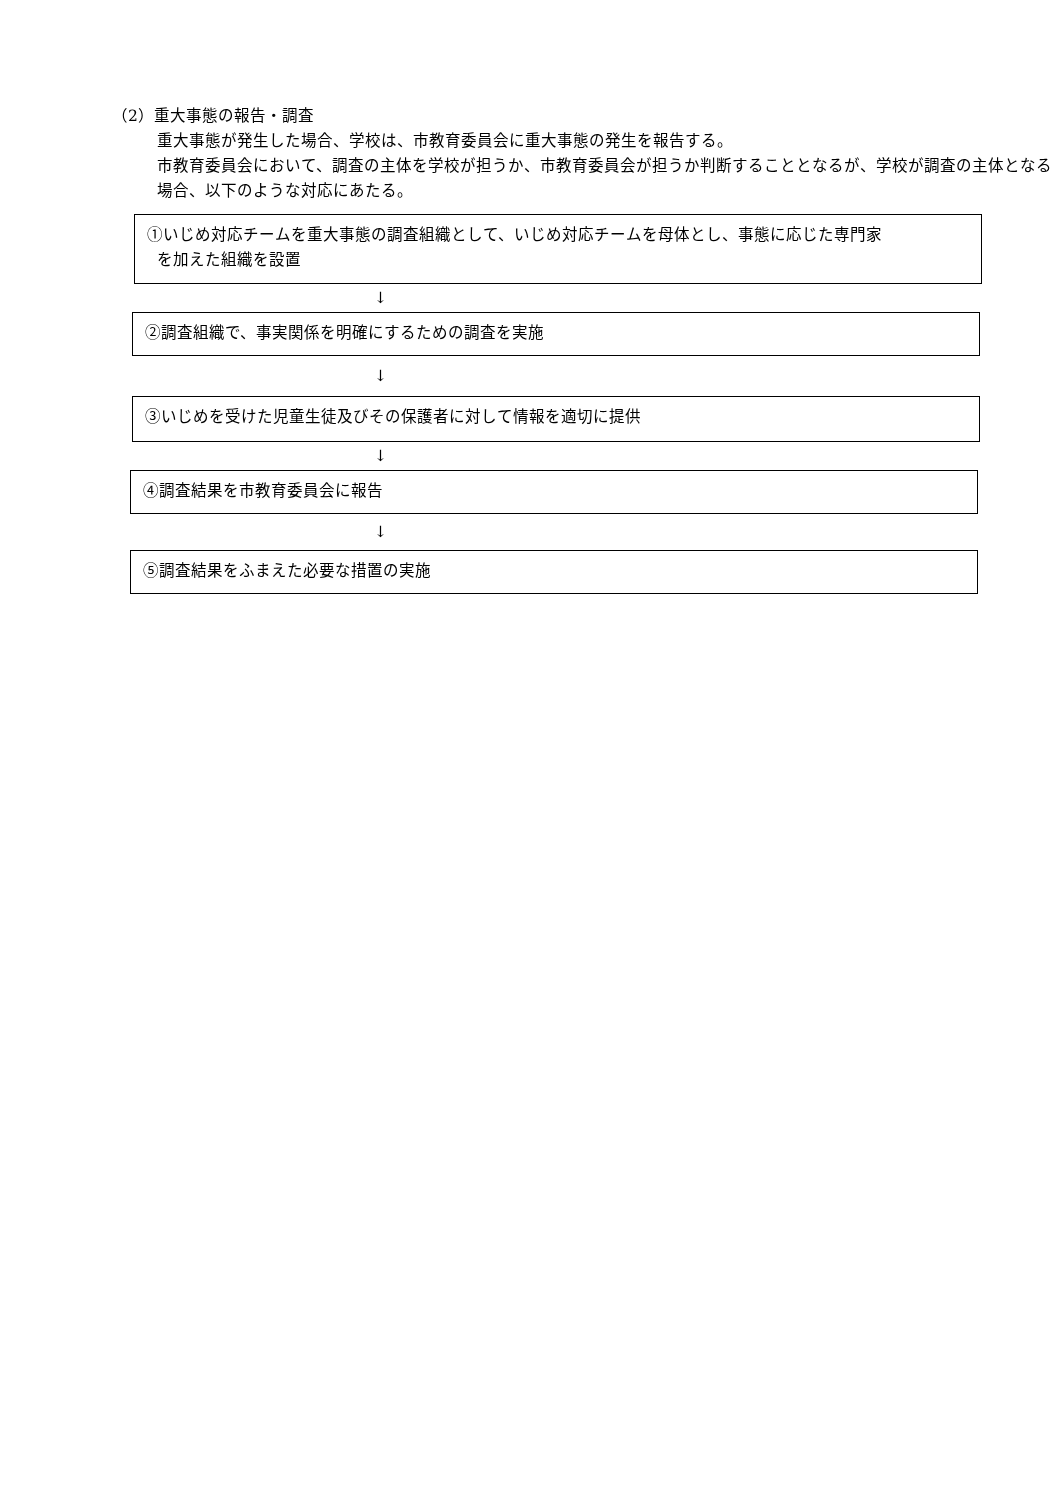（2）重大事態の報告・調査
重大事態が発生した場合、学校は、市教育委員会に重大事態の発生を報告する。
市教育委員会において、調査の主体を学校が担うか、市教育委員会が担うか判断することとなるが、学校が調査の主体となる場合、以下のような対応にあたる。
①いじめ対応チームを重大事態の調査組織として、いじめ対応チームを母体とし、事態に応じた専門家
を加えた組織を設置
↓
②調査組織で、事実関係を明確にするための調査を実施
↓
③いじめを受けた児童生徒及びその保護者に対して情報を適切に提供
↓
④調査結果を市教育委員会に報告
↓
⑤調査結果をふまえた必要な措置の実施